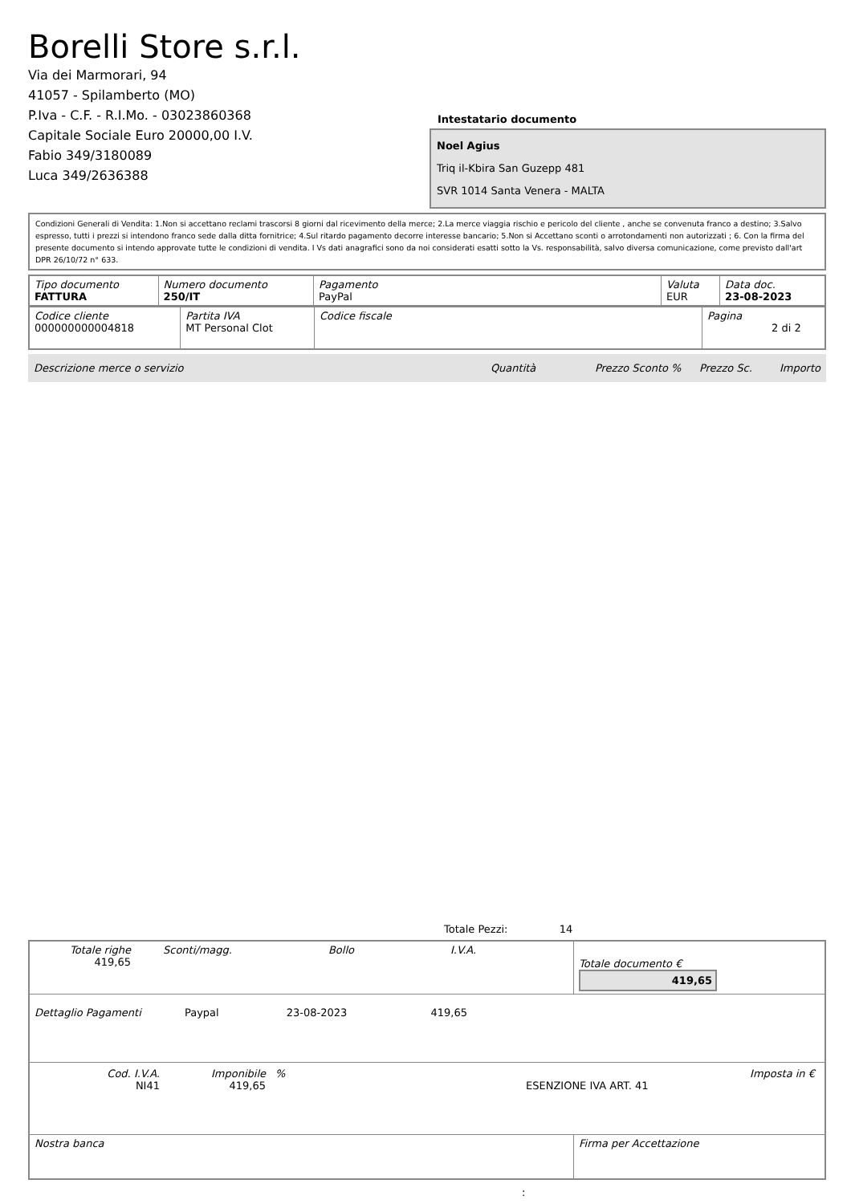Borelli Store s.r.l.
Via dei Marmorari, 94
41057 - Spilamberto (MO)
P.Iva - C.F. - R.I.Mo. - 03023860368
Capitale Sociale Euro 20000,00 I.V.
Fabio 349/3180089
Luca 349/2636388
Intestatario documento
Noel Agius
Triq il-Kbira San Guzepp 481
SVR 1014 Santa Venera - MALTA
Condizioni Generali di Vendita: 1.Non si accettano reclami trascorsi 8 giorni dal ricevimento della merce; 2.La merce viaggia rischio e pericolo del cliente , anche se convenuta franco a destino; 3.Salvo espresso, tutti i prezzi si intendono franco sede dalla ditta fornitrice; 4.Sul ritardo pagamento decorre interesse bancario; 5.Non si Accettano sconti o arrotondamenti non autorizzati ; 6. Con la firma del presente documento si intendo approvate tutte le condizioni di vendita. I Vs dati anagrafici sono da noi considerati esatti sotto la Vs. responsabilità, salvo diversa comunicazione, come previsto dall'art DPR 26/10/72 n° 633.
| Tipo documento FATTURA | Numero documento 250/IT | Pagamento PayPal | Valuta EUR | Data doc. 23-08-2023 |
| Codice cliente 000000000004818 | Partita IVA MT Personal Clot | Codice fiscale | Pagina 2 di 2 |
Descrizione merce o servizio Quantità Prezzo Sconto % Prezzo Sc. Importo
Totale Pezzi: 14
| Totale righe 419,65 Sconti/magg. Bollo I.V.A. | Totale documento € 419,65 |
| Dettaglio Pagamenti Paypal 23-08-2023 419,65 | |
| / Cod. I.V.A. NI41 / Imponibile 419,65 / % / ESENZIONE IVA ART. 41 / Imposta in € / | |
| Nostra banca | Firma per Accettazione |
: